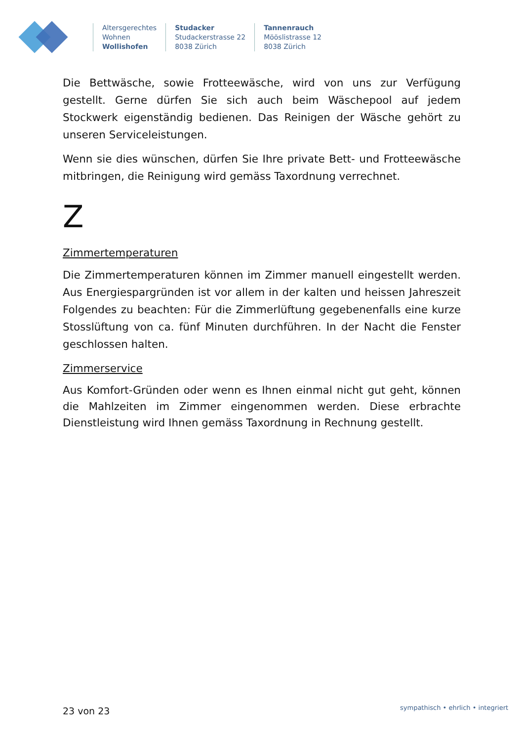Altersgerechtes
Wohnen
Wollishofen
Studacker
Studackerstrasse 22
8038 Zürich
Tannenrauch
Mööslistrasse 12
8038 Zürich
Die Bettwäsche, sowie Frotteewäsche, wird von uns zur Verfügung gestellt. Gerne dürfen Sie sich auch beim Wäschepool auf jedem Stockwerk eigenständig bedienen. Das Reinigen der Wäsche gehört zu unseren Serviceleistungen.
Wenn sie dies wünschen, dürfen Sie Ihre private Bett- und Frotteewäsche mitbringen, die Reinigung wird gemäss Taxordnung verrechnet.
Z
Zimmertemperaturen
Die Zimmertemperaturen können im Zimmer manuell eingestellt werden. Aus Energiespargründen ist vor allem in der kalten und heissen Jahreszeit Folgendes zu beachten: Für die Zimmerlüftung gegebenenfalls eine kurze Stosslüftung von ca. fünf Minuten durchführen. In der Nacht die Fenster geschlossen halten.
Zimmerservice
Aus Komfort-Gründen oder wenn es Ihnen einmal nicht gut geht, können die Mahlzeiten im Zimmer eingenommen werden. Diese erbrachte Dienstleistung wird Ihnen gemäss Taxordnung in Rechnung gestellt.
23 von 23
sympathisch • ehrlich • integriert